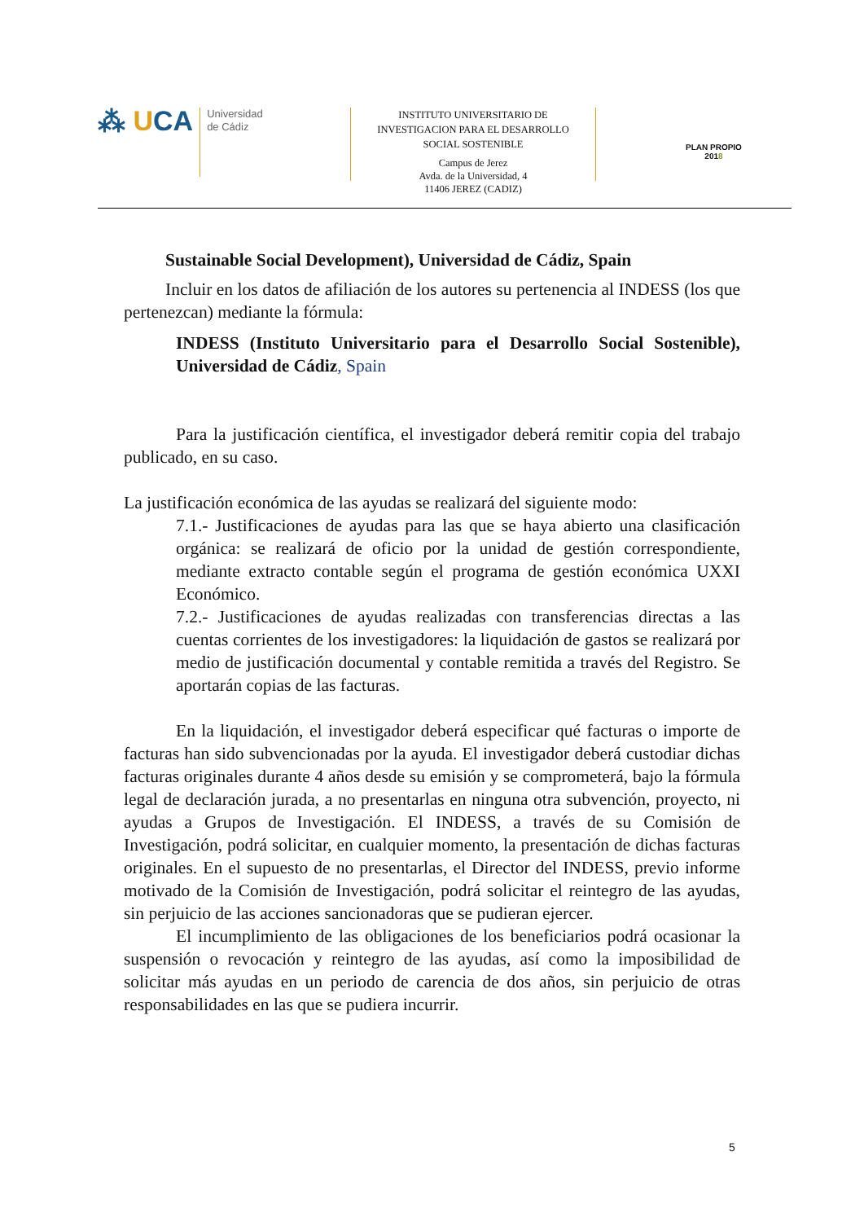⁂ UCA
Universidad
de Cádiz
INSTITUTO UNIVERSITARIO DE
INVESTIGACION PARA EL DESARROLLO
SOCIAL SOSTENIBLE
Campus de Jerez
Avda. de la Universidad, 4
11406 JEREZ (CADIZ)
PLAN PROPIO
2018
Sustainable Social Development), Universidad de Cádiz, Spain
Incluir en los datos de afiliación de los autores su pertenencia al INDESS (los que pertenezcan) mediante la fórmula:
INDESS (Instituto Universitario para el Desarrollo Social Sostenible), Universidad de Cádiz, Spain
Para la justificación científica, el investigador deberá remitir copia del trabajo publicado, en su caso.
La justificación económica de las ayudas se realizará del siguiente modo:
7.1.- Justificaciones de ayudas para las que se haya abierto una clasificación orgánica: se realizará de oficio por la unidad de gestión correspondiente, mediante extracto contable según el programa de gestión económica UXXI Económico.
7.2.- Justificaciones de ayudas realizadas con transferencias directas a las cuentas corrientes de los investigadores: la liquidación de gastos se realizará por medio de justificación documental y contable remitida a través del Registro. Se aportarán copias de las facturas.
En la liquidación, el investigador deberá especificar qué facturas o importe de facturas han sido subvencionadas por la ayuda. El investigador deberá custodiar dichas facturas originales durante 4 años desde su emisión y se comprometerá, bajo la fórmula legal de declaración jurada, a no presentarlas en ninguna otra subvención, proyecto, ni ayudas a Grupos de Investigación. El INDESS, a través de su Comisión de Investigación, podrá solicitar, en cualquier momento, la presentación de dichas facturas originales. En el supuesto de no presentarlas, el Director del INDESS, previo informe motivado de la Comisión de Investigación, podrá solicitar el reintegro de las ayudas, sin perjuicio de las acciones sancionadoras que se pudieran ejercer.
El incumplimiento de las obligaciones de los beneficiarios podrá ocasionar la suspensión o revocación y reintegro de las ayudas, así como la imposibilidad de solicitar más ayudas en un periodo de carencia de dos años, sin perjuicio de otras responsabilidades en las que se pudiera incurrir.
5